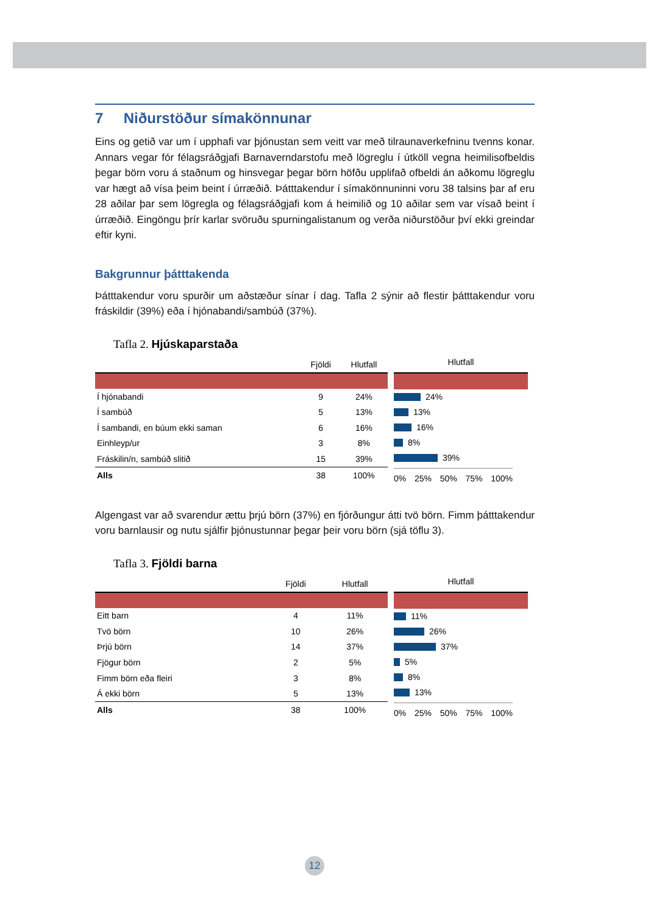7 Niðurstöður símakönnunar
Eins og getið var um í upphafi var þjónustan sem veitt var með tilraunaverkefninu tvenns konar. Annars vegar fór félagsráðgjafi Barnaverndarstofu með lögreglu í útköll vegna heimilisofbeldis þegar börn voru á staðnum og hinsvegar þegar börn höfðu upplifað ofbeldi án aðkomu lögreglu var hægt að vísa þeim beint í úrræðið. Þátttakendur í símakönnuninni voru 38 talsins þar af eru 28 aðilar þar sem lögregla og félagsráðgjafi kom á heimilið og 10 aðilar sem var vísað beint í úrræðið. Eingöngu þrír karlar svöruðu spurningalistanum og verða niðurstöður því ekki greindar eftir kyni.
Bakgrunnur þátttakenda
Þátttakendur voru spurðir um aðstæður sínar í dag. Tafla 2 sýnir að flestir þátttakendur voru fráskildir (39%) eða í hjónabandi/sambúð (37%).
Tafla 2. Hjúskaparstaða
| | Fjöldi | Hlutfall |
| --- | --- | --- |
| Í hjónabandi | 9 | 24% |
| Í sambúð | 5 | 13% |
| Í sambandi, en búum ekki saman | 6 | 16% |
| Einhleyp/ur | 3 | 8% |
| Fráskilin/n, sambúð slitið | 15 | 39% |
| Alls | 38 | 100% |
Hlutfall
24%
13%
16%
8%
39%
0% 25% 50% 75% 100%
Algengast var að svarendur ættu þrjú börn (37%) en fjórðungur átti tvö börn. Fimm þátttakendur voru barnlausir og nutu sjálfir þjónustunnar þegar þeir voru börn (sjá töflu 3).
Tafla 3. Fjöldi barna
| | Fjöldi | Hlutfall |
| --- | --- | --- |
| Eitt barn | 4 | 11% |
| Tvö börn | 10 | 26% |
| Þrjú börn | 14 | 37% |
| Fjögur börn | 2 | 5% |
| Fimm börn eða fleiri | 3 | 8% |
| Á ekki börn | 5 | 13% |
| Alls | 38 | 100% |
Hlutfall
11%
26%
37%
5%
8%
13%
0% 25% 50% 75% 100%
12